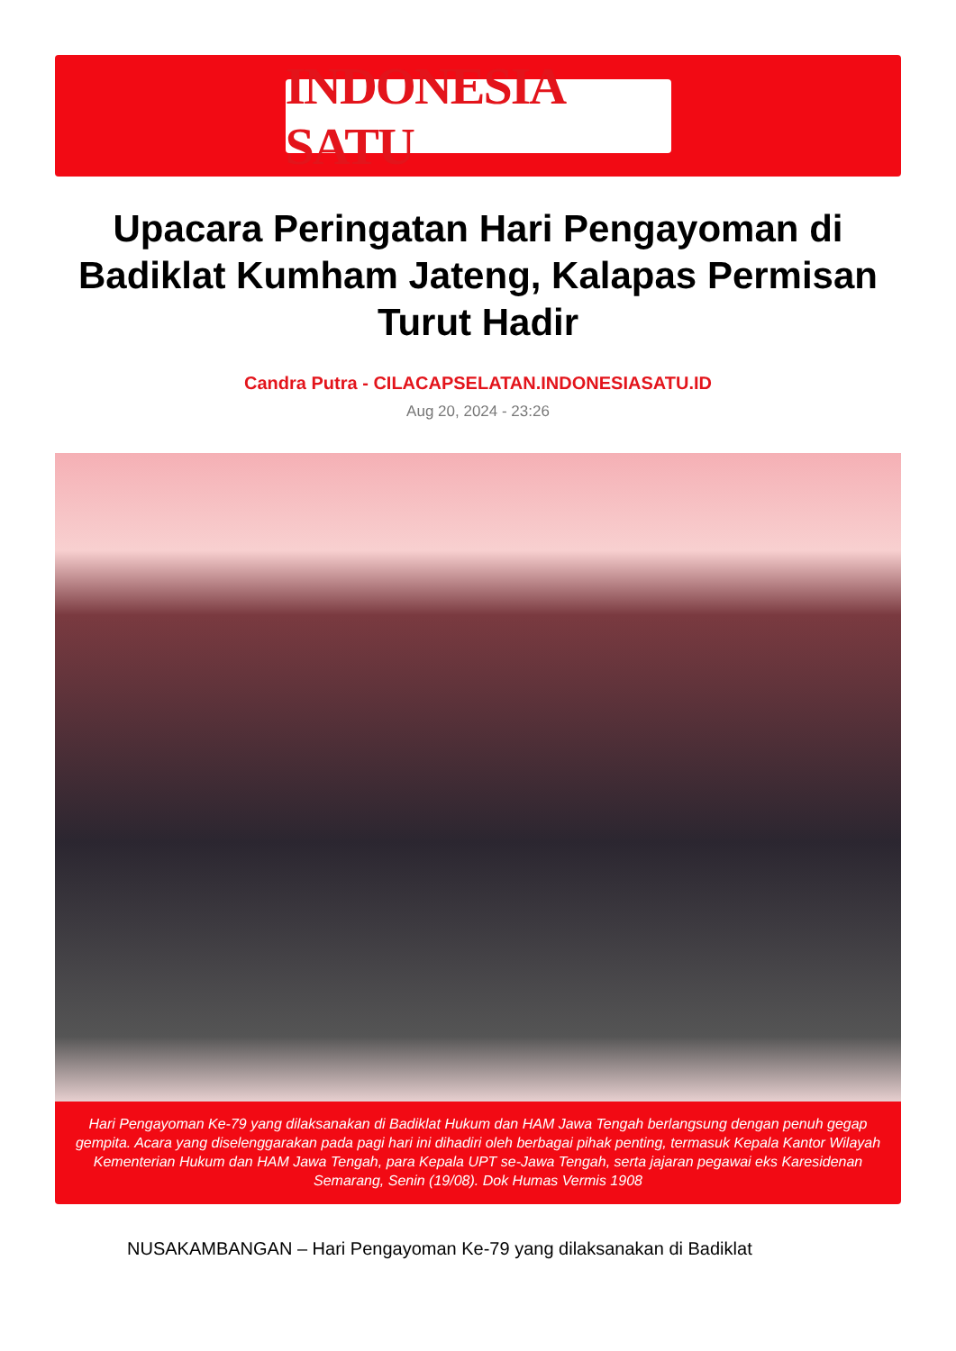INDONESIA SATU
Upacara Peringatan Hari Pengayoman di Badiklat Kumham Jateng, Kalapas Permisan Turut Hadir
Candra Putra - CILACAPSELATAN.INDONESIASATU.ID
Aug 20, 2024 - 23:26
Hari Pengayoman Ke-79 yang dilaksanakan di Badiklat Hukum dan HAM Jawa Tengah berlangsung dengan penuh gegap gempita. Acara yang diselenggarakan pada pagi hari ini dihadiri oleh berbagai pihak penting, termasuk Kepala Kantor Wilayah Kementerian Hukum dan HAM Jawa Tengah, para Kepala UPT se-Jawa Tengah, serta jajaran pegawai eks Karesidenan Semarang, Senin (19/08). Dok Humas Vermis 1908
NUSAKAMBANGAN – Hari Pengayoman Ke-79 yang dilaksanakan di Badiklat